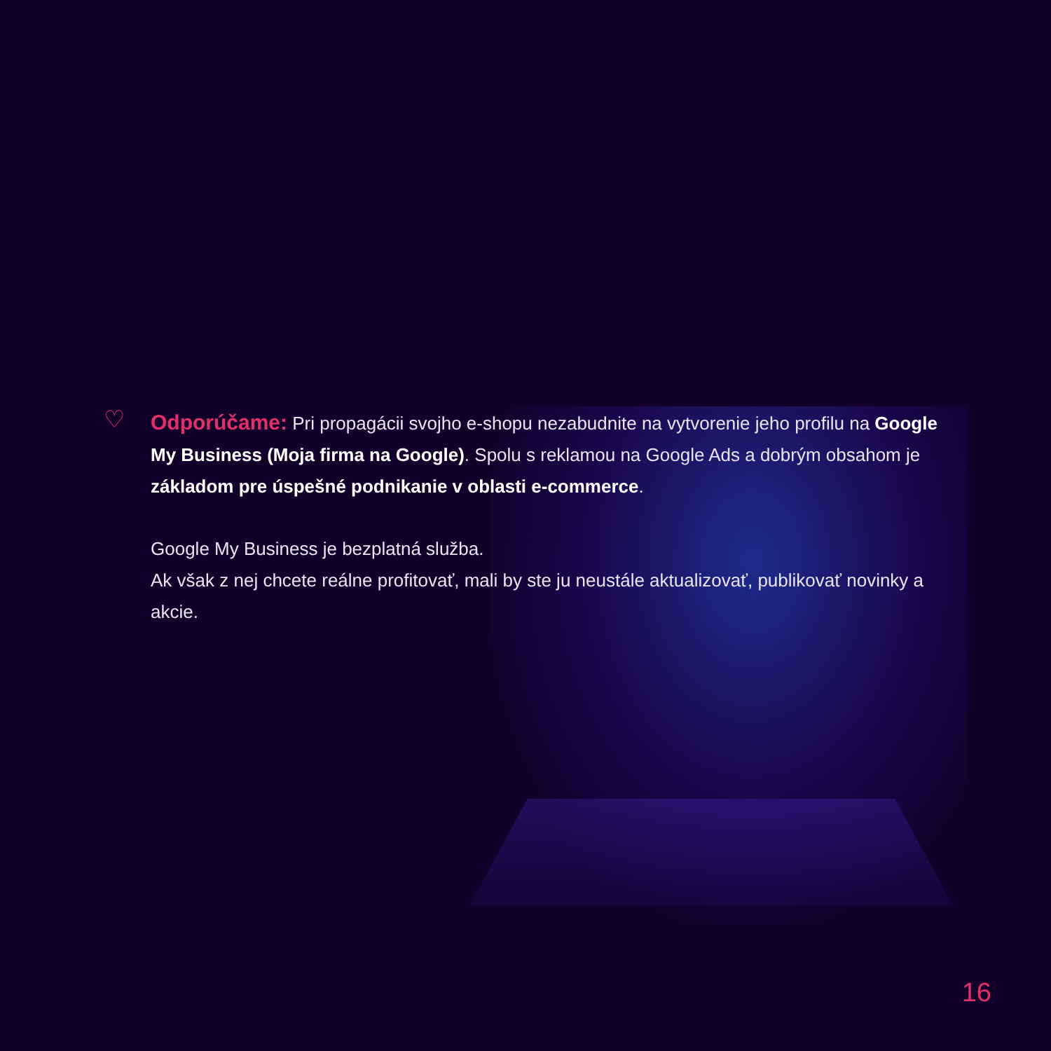♡
Odporúčame: Pri propagácii svojho e-shopu nezabudnite na vytvorenie jeho profilu na Google My Business (Moja firma na Google). Spolu s reklamou na Google Ads a dobrým obsahom je základom pre úspešné podnikanie v oblasti e-commerce.
Google My Business je bezplatná služba.
Ak však z nej chcete reálne profitovať, mali by ste ju neustále aktualizovať, publikovať novinky a akcie.
16